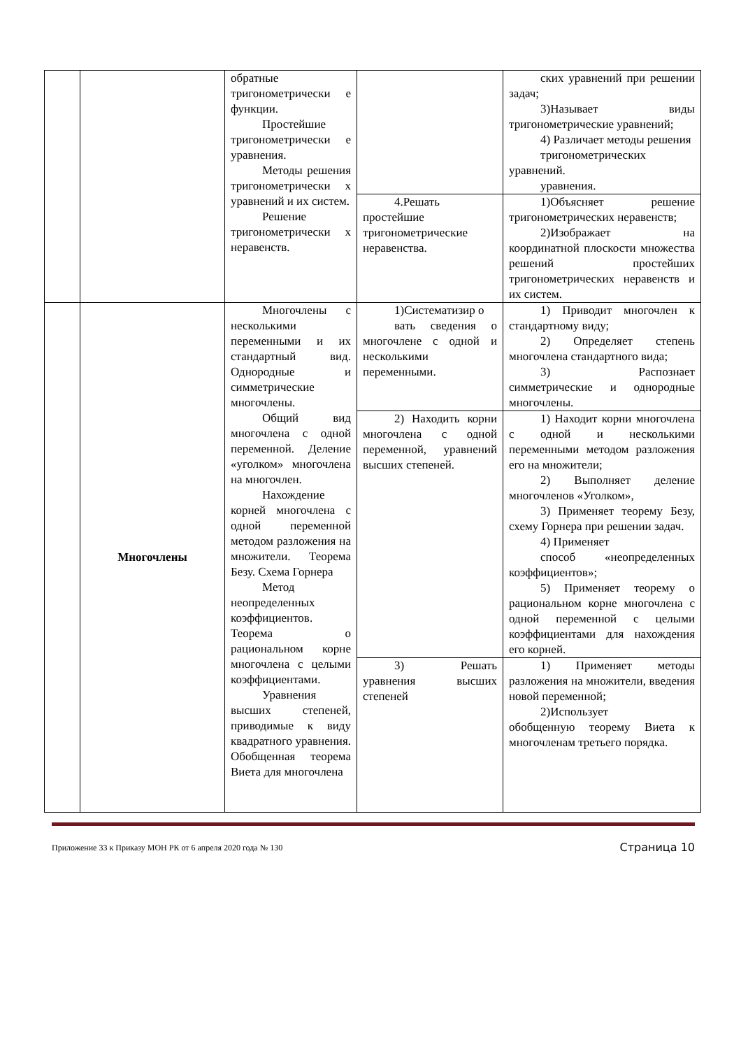| | | обратные тригонометрически е функции. Простейшие тригонометрически е уравнения. Методы решения тригонометрически х уравнений и их систем. Решение тригонометрически х неравенств. | | ских уравнений при решении задач; 3)Называет виды тригонометрические уравнений; 4) Различает методы решения тригонометрических уравнений. уравнения. |
| | | | 4.Решать простейшие тригонометрические неравенства. | 1)Объясняет решение тригонометрических неравенств; 2)Изображает на координатной плоскости множества решений простейших тригонометрических неравенств и их систем. |
| | Многочлены | Многочлены с несколькими переменными и их стандартный вид. Однородные и симметрические многочлены. Общий вид многочлена с одной переменной. Деление «уголком» многочлена на многочлен. Нахождение корней многочлена с одной переменной методом разложения на множители. Теорема Безу. Схема Горнера Метод неопределенных коэффициентов. Теорема о рациональном корне многочлена с целыми коэффициентами. Уравнения высших степеней, приводимые к виду квадратного уравнения. Обобщенная теорема Виета для многочлена | 1)Систематизир о вать сведения о многочлене с одной и несколькими переменными. | 1) Приводит многочлен к стандартному виду; 2) Определяет степень многочлена стандартного вида; 3) Распознает симметрические и однородные многочлены. |
| | | | 2) Находить корни многочлена с одной переменной, уравнений высших степеней. | 1) Находит корни многочлена с одной и несколькими переменными методом разложения его на множители; 2) Выполняет деление многочленов «Уголком», 3) Применяет теорему Безу, схему Горнера при решении задач. 4) Применяет способ «неопределенных коэффициентов»; 5) Применяет теорему о рациональном корне многочлена с одной переменной с целыми коэффициентами для нахождения его корней. |
| | | | 3) Решать уравнения высших степеней | 1) Применяет методы разложения на множители, введения новой переменной; 2)Использует обобщенную теорему Виета к многочленам третьего порядка. |
Приложение 33 к Приказу МОН РК от 6 апреля 2020 года № 130 Страница 10